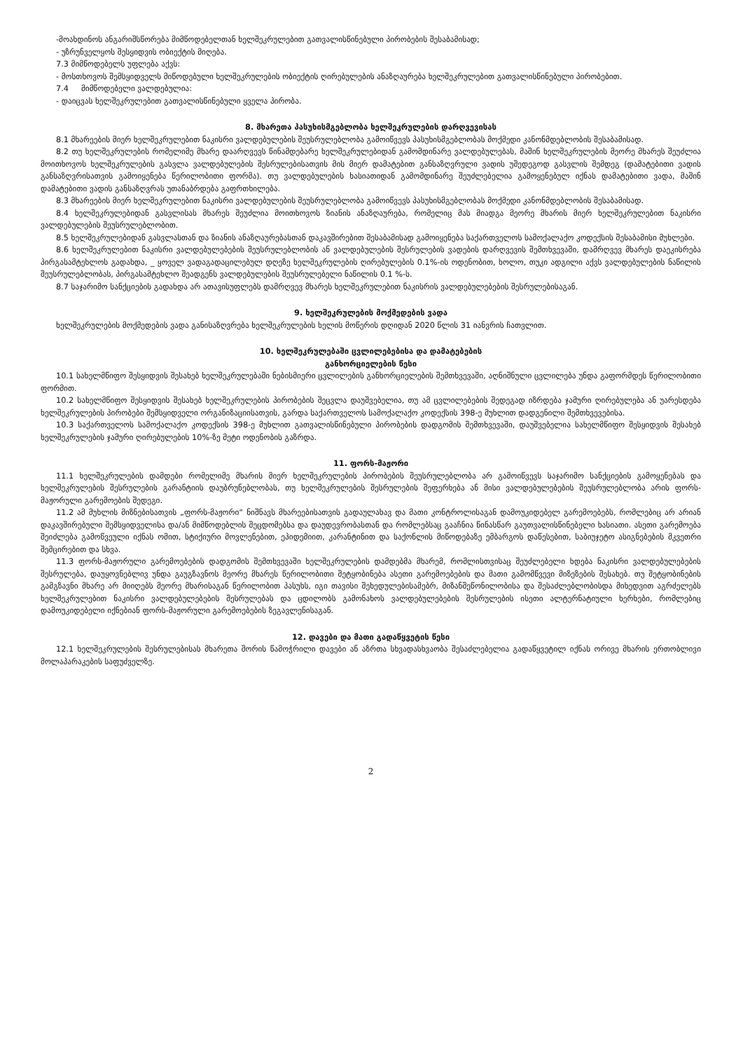-მოახდინოს ანგარიშსწორება მიმწოდებელთან ხელშეკრულებით გათვალისწინებული პირობების შესაბამისად;
- უზრუნველყოს შესყიდვის ობიექტის მიღება.
7.3 მიმწოდებელს უფლება აქვს:
- მოსთხოვოს შემსყიდველს მიწოდებული ხელშეკრულების ობიექტის ღირებულების ანაზღაურება ხელშეკრულებით გათვალისწინებული პირობებით.
7.4 მიმწოდებელი ვალდებულია:
- დაიცვას ხელშეკრულებით გათვალისწინებული ყველა პირობა.
8. მხარეთა პასუხისმგებლობა ხელშეკრულების დარღვევისას
8.1 მხარეების მიერ ხელშეკრულებით ნაკისრი ვალდებულების შეუსრულებლობა გამოიწვევს პასუხისმგებლობას მოქმედი კანონმდებლობის შესაბამისად.
8.2 თუ ხელშეკრულების რომელიმე მხარე დაარღვევს წინამდებარე ხელშეკრულებიდან გამომდინარე ვალდებულებას, მაშინ ხელშეკრულების მეორე მხარეს შეუძლია მოითხოვოს ხელშეკრულების გასვლა ვალდებულების შესრულებისათვის მის მიერ დამატებით განსაზღვრული ვადის უშედეგოდ გასვლის შემდეგ (დამატებითი ვადის განსაზღვრისათვის გამოიყენება წერილობითი ფორმა). თუ ვალდებულების ხასიათიდან გამომდინარე შეუძლებელია გამოყენებულ იქნას დამატებითი ვადა, მაშინ დამატებითი ვადის განსაზღვრას უთანაბრდება გაფრთხილება.
8.3 მხარეების მიერ ხელშეკრულებით ნაკისრი ვალდებულების შეუსრულებლობა გამოიწვევს პასუხისმგებლობას მოქმედი კანონმდებლობის შესაბამისად.
8.4 ხელშეკრულებიდან გასვლისას მხარეს შეუძლია მოითხოვოს ზიანის ანაზღაურება, რომელიც მას მიადგა მეორე მხარის მიერ ხელშეკრულებით ნაკისრი ვალდებულების შეუსრულებლობით.
8.5 ხელშეკრულებიდან გასვლასთან და ზიანის ანაზღაურებასთან დაკავშირებით შესაბამისად გამოიყენება საქართველოს სამოქალაქო კოდექსის შესაბამისი მუხლები.
8.6 ხელშეკრულებით ნაკისრი ვალდებულებების შეუსრულებლობის ან ვალდებულების შესრულების ვადების დარღვევის შემთხვევაში, დამრღვევ მხარეს დაეკისრება პირგასამტეხლოს გადახდა, _ ყოველ ვადაგადაცილებულ დღეზე ხელშეკრულების ღირებულების 0.1%-ის ოდენობით, ხოლო, თუკი ადგილი აქვს ვალდებულების ნაწილის შეუსრულებლობას, პირგასამტეხლო შეადგენს ვალდებულების შეუსრულებელი ნაწილის 0.1 %-ს.
8.7 საჯარიმო სანქციების გადახდა არ ათავისუფლებს დამრღვევ მხარეს ხელშეკრულებით ნაკისრის ვალდებულებების შესრულებისაგან.
9. ხელშეკრულების მოქმედების ვადა
ხელშეკრულების მოქმედების ვადა განისაზღვრება ხელშეკრულების ხელის მოწერის დღიდან 2020 წლის 31 იანვრის ჩათვლით.
10. ხელშეკრულებაში ცვლილებებისა და დამატებების
განხორციელების წესი
10.1 სახელმწიფო შესყიდვის შესახებ ხელშეკრულებაში ნებისმიერი ცვლილების განხორციელების შემთხვევაში, აღნიშნული ცვლილება უნდა გაფორმდეს წერილობითი ფორმით.
10.2 სახელმწიფო შესყიდვის შესახებ ხელშეკრულების პირობების შეცვლა დაუშვებელია, თუ ამ ცვლილებების შედეგად იზრდება ჯამური ღირებულება ან უარესდება ხელშეკრულების პირობები შემსყიდველი ორგანიზაციისათვის, გარდა საქართველოს სამოქალაქო კოდექსის 398-ე მუხლით დადგენილი შემთხვევებისა.
10.3 საქართველოს სამოქალაქო კოდექსის 398-ე მუხლით გათვალისწინებული პირობების დადგომის შემთხვევაში, დაუშვებელია სახელმწიფო შესყიდვის შესახებ ხელშეკრულების ჯამური ღირებულების 10%-ზე მეტი ოდენობის გაზრდა.
11. ფორს-მაჟორი
11.1 ხელშეკრულების დამდები რომელიმე მხარის მიერ ხელშეკრულების პირობების შეუსრულებლობა არ გამოიწვევს საჯარიმო სანქციების გამოყენებას და ხელშეკრულების შესრულების გარანტიის დაუბრუნებლობას, თუ ხელშეკრულების შესრულების შეფერხება ან მისი ვალდებულებების შეუსრულებლობა არის ფორს-მაჟორული გარემოების შედეგი.
11.2 ამ მუხლის მიზნებისათვის „ფორს-მაჟორი“ ნიშნავს მხარეებისათვის გადაულახავ და მათი კონტროლისაგან დამოუკიდებელ გარემოებებს, რომლებიც არ არიან დაკავშირებული შემსყიდველისა და/ან მიმწოდებლის შეცდომებსა და დაუდევრობასთან და რომლებსაც გააჩნია წინასწარ გაუთვალისწინებელი ხასიათი. ასეთი გარემოება შეიძლება გამოწვეული იქნას ომით, სტიქიური მოვლენებით, ეპიდემიით, კარანტინით და საქონლის მიწოდებაზე ემბარგოს დაწესებით, საბიუჯეტო ასიგნებების მკვეთრი შემცირებით და სხვა.
11.3 ფორს-მაჟორული გარემოებების დადგომის შემთხვევაში ხელშეკრულების დამდებმა მხარემ, რომლისთვისაც შეუძლებელი ხდება ნაკისრი ვალდებულებების შესრულება, დაუყოვნებლივ უნდა გაუგზავნოს მეორე მხარეს წერილობითი შეტყობინება ასეთი გარემოებების და მათი გამომწვევი მიზეზების შესახებ. თუ შეტყობინების გამგზავნი მხარე არ მიიღებს მეორე მხარისაგან წერილობით პასუხს, იგი თავისი შეხედულებისამებრ, მიზანშეწონილობისა და შესაძლებლობისდა მიხედვით აგრძელებს ხელშეკრულებით ნაკისრი ვალდებულებების შესრულებას და ცდილობს გამონახოს ვალდებულებების შესრულების ისეთი ალტერნატიული ხერხები, რომლებიც დამოუკიდებელი იქნებიან ფორს-მაჟორული გარემოებების ზეგავლენისაგან.
12. დავები და მათი გადაწყვეტის წესი
12.1 ხელშეკრულების შესრულებისას მხარეთა შორის წამოჭრილი დავები ან აზრთა სხვადასხვაობა შესაძლებელია გადაწყვეტილ იქნას ორივე მხარის ერთობლივი მოლაპარაკების საფუძველზე.
2